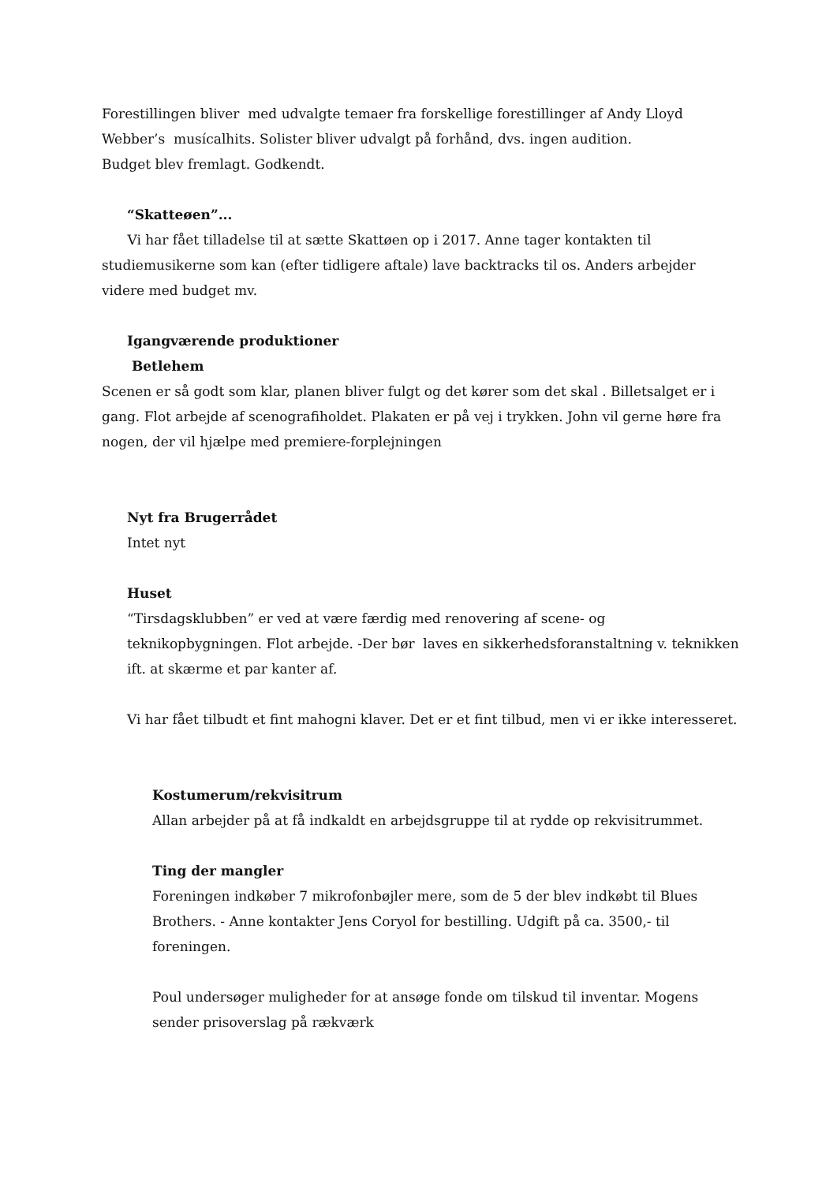Forestillingen bliver med udvalgte temaer fra forskellige forestillinger af Andy Lloyd Webber’s musícalhits. Solister bliver udvalgt på forhånd, dvs. ingen audition.
Budget blev fremlagt. Godkendt.
“Skatteøen”...
Vi har fået tilladelse til at sætte Skattøen op i 2017. Anne tager kontakten til studiemusikerne som kan (efter tidligere aftale) lave backtracks til os. Anders arbejder videre med budget mv.
Igangværende produktioner
Betlehem
Scenen er så godt som klar, planen bliver fulgt og det kører som det skal . Billetsalget er i gang. Flot arbejde af scenografiholdet. Plakaten er på vej i trykken. John vil gerne høre fra nogen, der vil hjælpe med premiere-forplejningen
Nyt fra Brugerrådet
Intet nyt
Huset
“Tirsdagsklubben” er ved at være færdig med renovering af scene- og teknikopbygningen. Flot arbejde. -Der bør laves en sikkerhedsforanstaltning v. teknikken ift. at skærme et par kanter af.
Vi har fået tilbudt et fint mahogni klaver. Det er et fint tilbud, men vi er ikke interesseret.
Kostumerum/rekvisitrum
Allan arbejder på at få indkaldt en arbejdsgruppe til at rydde op rekvisitrummet.
Ting der mangler
Foreningen indkøber 7 mikrofonbøjler mere, som de 5 der blev indkøbt til Blues Brothers. - Anne kontakter Jens Coryol for bestilling. Udgift på ca. 3500,- til foreningen.
Poul undersøger muligheder for at ansøge fonde om tilskud til inventar. Mogens sender prisoverslag på rækværk